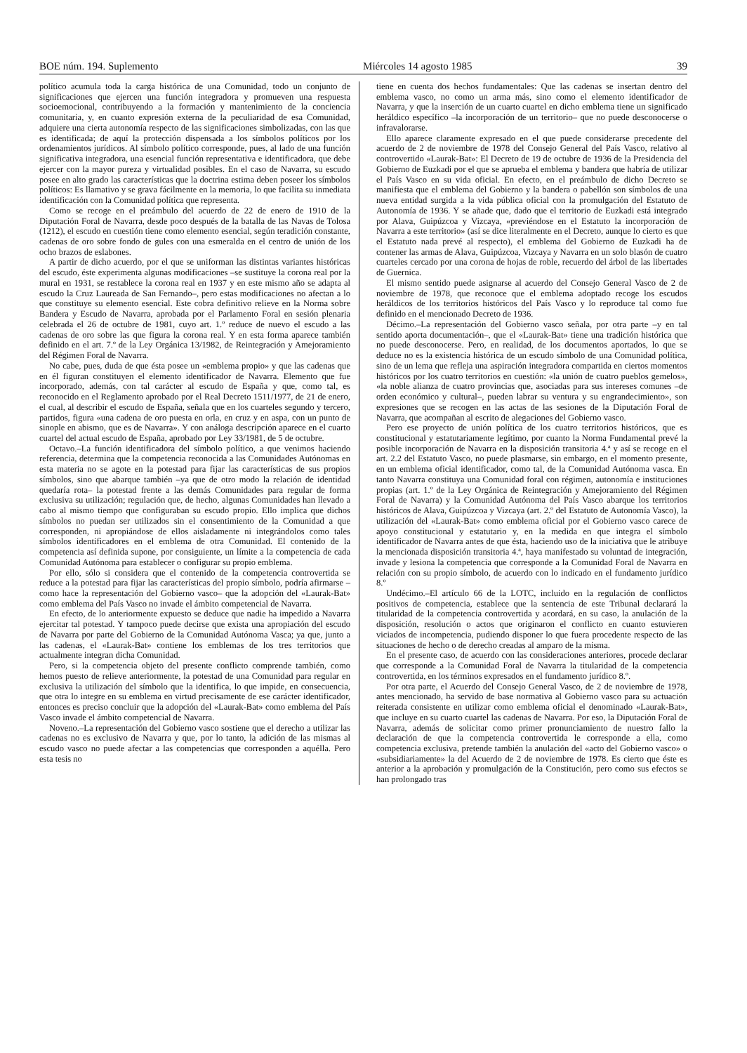BOE núm. 194. Suplemento Miércoles 14 agosto 1985 39
político acumula toda la carga histórica de una Comunidad, todo un conjunto de significaciones que ejercen una función integradora y promueven una respuesta socioemocional, contribuyendo a la formación y mantenimiento de la conciencia comunitaria, y, en cuanto expresión externa de la peculiaridad de esa Comunidad, adquiere una cierta autonomía respecto de las significaciones simbolizadas, con las que es identificada; de aquí la protección dispensada a los símbolos políticos por los ordenamientos jurídicos. Al símbolo político corresponde, pues, al lado de una función significativa integradora, una esencial función representativa e identificadora, que debe ejercer con la mayor pureza y virtualidad posibles. En el caso de Navarra, su escudo posee en alto grado las características que la doctrina estima deben poseer los símbolos políticos: Es llamativo y se grava fácilmente en la memoria, lo que facilita su inmediata identificación con la Comunidad política que representa.
Como se recoge en el preámbulo del acuerdo de 22 de enero de 1910 de la Diputación Foral de Navarra, desde poco después de la batalla de las Navas de Tolosa (1212), el escudo en cuestión tiene como elemento esencial, según teradición constante, cadenas de oro sobre fondo de gules con una esmeralda en el centro de unión de los ocho brazos de eslabones.
A partir de dicho acuerdo, por el que se uniforman las distintas variantes históricas del escudo, éste experimenta algunas modificaciones –se sustituye la corona real por la mural en 1931, se restablece la corona real en 1937 y en este mismo año se adapta al escudo la Cruz Laureada de San Fernando–, pero estas modificaciones no afectan a lo que constituye su elemento esencial. Este cobra definitivo relieve en la Norma sobre Bandera y Escudo de Navarra, aprobada por el Parlamento Foral en sesión plenaria celebrada el 26 de octubre de 1981, cuyo art. 1.º reduce de nuevo el escudo a las cadenas de oro sobre las que figura la corona real. Y en esta forma aparece también definido en el art. 7.º de la Ley Orgánica 13/1982, de Reintegración y Amejoramiento del Régimen Foral de Navarra.
No cabe, pues, duda de que ésta posee un «emblema propio» y que las cadenas que en él figuran constituyen el elemento identificador de Navarra. Elemento que fue incorporado, además, con tal carácter al escudo de España y que, como tal, es reconocido en el Reglamento aprobado por el Real Decreto 1511/1977, de 21 de enero, el cual, al describir el escudo de España, señala que en los cuarteles segundo y tercero, partidos, figura «una cadena de oro puesta en orla, en cruz y en aspa, con un punto de sinople en abismo, que es de Navarra». Y con análoga descripción aparece en el cuarto cuartel del actual escudo de España, aprobado por Ley 33/1981, de 5 de octubre.
Octavo.–La función identificadora del símbolo político, a que venimos haciendo referencia, determina que la competencia reconocida a las Comunidades Autónomas en esta materia no se agote en la potestad para fijar las características de sus propios símbolos, sino que abarque también –ya que de otro modo la relación de identidad quedaría rota– la potestad frente a las demás Comunidades para regular de forma exclusiva su utilización; regulación que, de hecho, algunas Comunidades han llevado a cabo al mismo tiempo que configuraban su escudo propio. Ello implica que dichos símbolos no puedan ser utilizados sin el consentimiento de la Comunidad a que corresponden, ni apropiándose de ellos aisladamente ni integrándolos como tales símbolos identificadores en el emblema de otra Comunidad. El contenido de la competencia así definida supone, por consiguiente, un límite a la competencia de cada Comunidad Autónoma para establecer o configurar su propio emblema.
Por ello, sólo si considera que el contenido de la competencia controvertida se reduce a la potestad para fijar las características del propio símbolo, podría afirmarse –como hace la representación del Gobierno vasco– que la adopción del «Laurak-Bat» como emblema del País Vasco no invade el ámbito competencial de Navarra.
En efecto, de lo anteriormente expuesto se deduce que nadie ha impedido a Navarra ejercitar tal potestad. Y tampoco puede decirse que exista una apropiación del escudo de Navarra por parte del Gobierno de la Comunidad Autónoma Vasca; ya que, junto a las cadenas, el «Laurak-Bat» contiene los emblemas de los tres territorios que actualmente integran dicha Comunidad.
Pero, si la competencia objeto del presente conflicto comprende también, como hemos puesto de relieve anteriormente, la potestad de una Comunidad para regular en exclusiva la utilización del símbolo que la identifica, lo que impide, en consecuencia, que otra lo integre en su emblema en virtud precisamente de ese carácter identificador, entonces es preciso concluir que la adopción del «Laurak-Bat» como emblema del País Vasco invade el ámbito competencial de Navarra.
Noveno.–La representación del Gobierno vasco sostiene que el derecho a utilizar las cadenas no es exclusivo de Navarra y que, por lo tanto, la adición de las mismas al escudo vasco no puede afectar a las competencias que corresponden a aquélla. Pero esta tesis no
tiene en cuenta dos hechos fundamentales: Que las cadenas se insertan dentro del emblema vasco, no como un arma más, sino como el elemento identificador de Navarra, y que la inserción de un cuarto cuartel en dicho emblema tiene un significado heráldico específico –la incorporación de un territorio– que no puede desconocerse o infravalorarse.
Ello aparece claramente expresado en el que puede considerarse precedente del acuerdo de 2 de noviembre de 1978 del Consejo General del País Vasco, relativo al controvertido «Laurak-Bat»: El Decreto de 19 de octubre de 1936 de la Presidencia del Gobierno de Euzkadi por el que se aprueba el emblema y bandera que habría de utilizar el País Vasco en su vida oficial. En efecto, en el preámbulo de dicho Decreto se manifiesta que el emblema del Gobierno y la bandera o pabellón son símbolos de una nueva entidad surgida a la vida pública oficial con la promulgación del Estatuto de Autonomía de 1936. Y se añade que, dado que el territorio de Euzkadi está integrado por Alava, Guipúzcoa y Vizcaya, «previéndose en el Estatuto la incorporación de Navarra a este territorio» (así se dice literalmente en el Decreto, aunque lo cierto es que el Estatuto nada prevé al respecto), el emblema del Gobierno de Euzkadi ha de contener las armas de Alava, Guipúzcoa, Vizcaya y Navarra en un solo blasón de cuatro cuarteles cercado por una corona de hojas de roble, recuerdo del árbol de las libertades de Guernica.
El mismo sentido puede asignarse al acuerdo del Consejo General Vasco de 2 de noviembre de 1978, que reconoce que el emblema adoptado recoge los escudos heráldicos de los territorios históricos del País Vasco y lo reproduce tal como fue definido en el mencionado Decreto de 1936.
Décimo.–La representación del Gobierno vasco señala, por otra parte –y en tal sentido aporta documentación–, que el «Laurak-Bat» tiene una tradición histórica que no puede desconocerse. Pero, en realidad, de los documentos aportados, lo que se deduce no es la existencia histórica de un escudo símbolo de una Comunidad política, sino de un lema que refleja una aspiración integradora compartida en ciertos momentos históricos por los cuatro territorios en cuestión: «la unión de cuatro pueblos gemelos», «la noble alianza de cuatro provincias que, asociadas para sus intereses comunes –de orden económico y cultural–, pueden labrar su ventura y su engrandecimiento», son expresiones que se recogen en las actas de las sesiones de la Diputación Foral de Navarra, que acompañan al escrito de alegaciones del Gobierno vasco.
Pero ese proyecto de unión política de los cuatro territorios históricos, que es constitucional y estatutariamente legítimo, por cuanto la Norma Fundamental prevé la posible incorporación de Navarra en la disposición transitoria 4.ª y así se recoge en el art. 2.2 del Estatuto Vasco, no puede plasmarse, sin embargo, en el momento presente, en un emblema oficial identificador, como tal, de la Comunidad Autónoma vasca. En tanto Navarra constituya una Comunidad foral con régimen, autonomía e instituciones propias (art. 1.º de la Ley Orgánica de Reintegración y Amejoramiento del Régimen Foral de Navarra) y la Comunidad Autónoma del País Vasco abarque los territorios históricos de Alava, Guipúzcoa y Vizcaya (art. 2.º del Estatuto de Autonomía Vasco), la utilización del «Laurak-Bat» como emblema oficial por el Gobierno vasco carece de apoyo constitucional y estatutario y, en la medida en que integra el símbolo identificador de Navarra antes de que ésta, haciendo uso de la iniciativa que le atribuye la mencionada disposición transitoria 4.ª, haya manifestado su voluntad de integración, invade y lesiona la competencia que corresponde a la Comunidad Foral de Navarra en relación con su propio símbolo, de acuerdo con lo indicado en el fundamento jurídico 8.º
Undécimo.–El artículo 66 de la LOTC, incluido en la regulación de conflictos positivos de competencia, establece que la sentencia de este Tribunal declarará la titularidad de la competencia controvertida y acordará, en su caso, la anulación de la disposición, resolución o actos que originaron el conflicto en cuanto estuvieren viciados de incompetencia, pudiendo disponer lo que fuera procedente respecto de las situaciones de hecho o de derecho creadas al amparo de la misma.
En el presente caso, de acuerdo con las consideraciones anteriores, procede declarar que corresponde a la Comunidad Foral de Navarra la titularidad de la competencia controvertida, en los términos expresados en el fundamento jurídico 8.º.
Por otra parte, el Acuerdo del Consejo General Vasco, de 2 de noviembre de 1978, antes mencionado, ha servido de base normativa al Gobierno vasco para su actuación reiterada consistente en utilizar como emblema oficial el denominado «Laurak-Bat», que incluye en su cuarto cuartel las cadenas de Navarra. Por eso, la Diputación Foral de Navarra, además de solicitar como primer pronunciamiento de nuestro fallo la declaración de que la competencia controvertida le corresponde a ella, como competencia exclusiva, pretende también la anulación del «acto del Gobierno vasco» o «subsidiariamente» la del Acuerdo de 2 de noviembre de 1978. Es cierto que éste es anterior a la aprobación y promulgación de la Constitución, pero como sus efectos se han prolongado tras